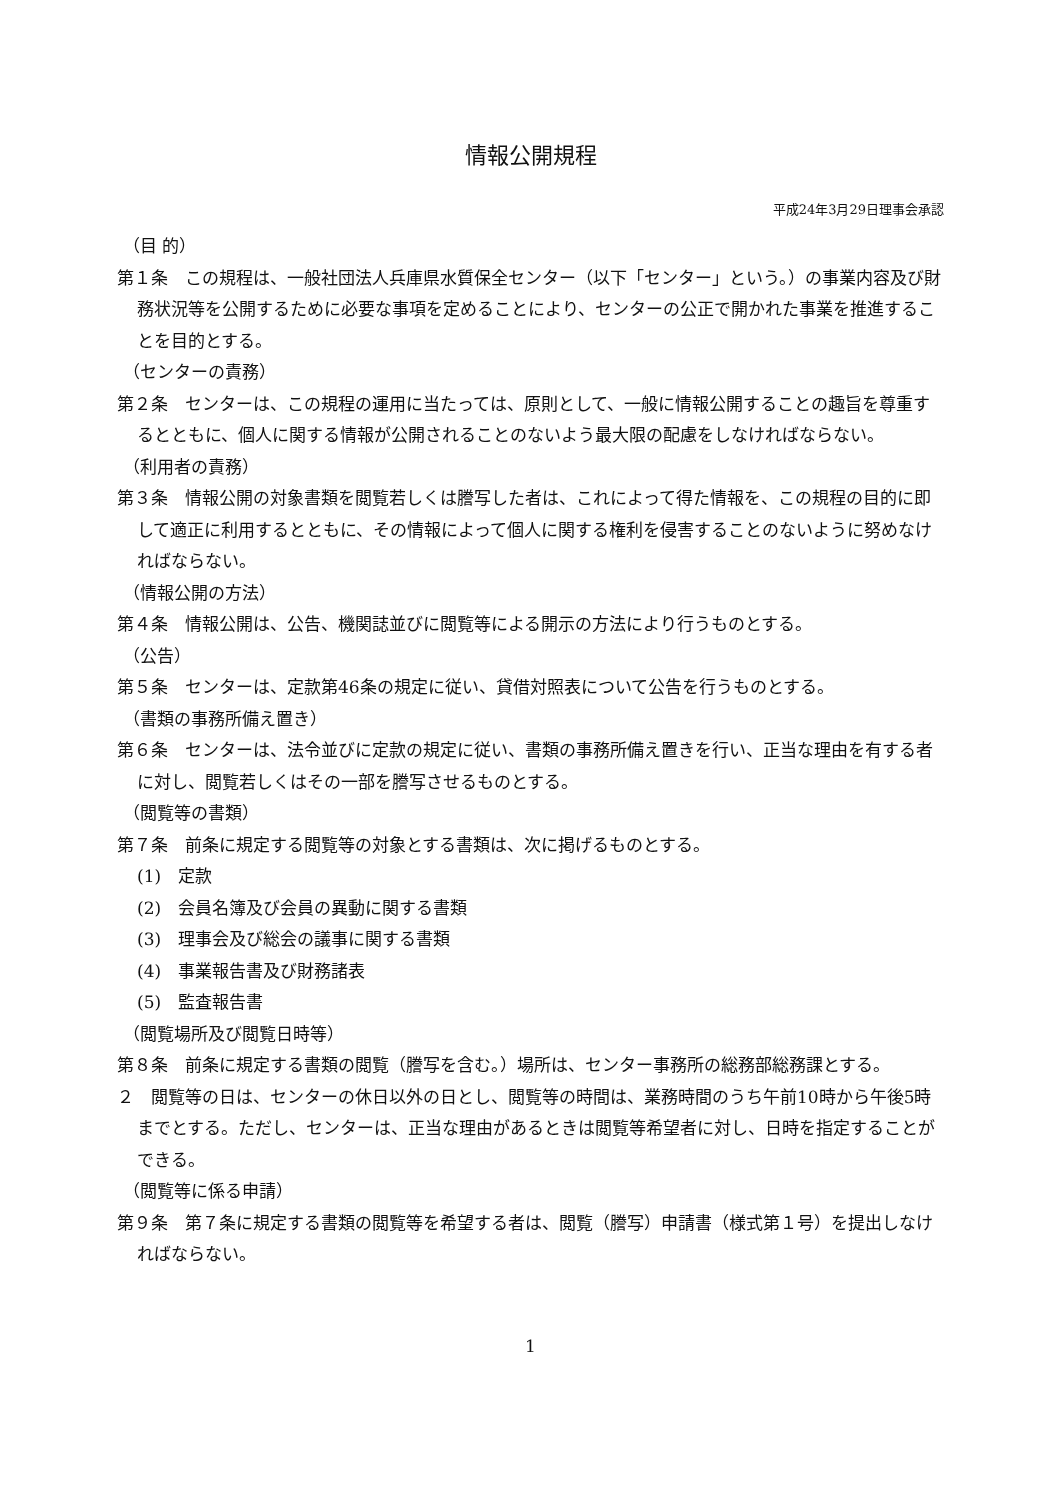情報公開規程
平成24年3月29日理事会承認
（目 的）
第１条　この規程は、一般社団法人兵庫県水質保全センター（以下「センター」という。）の事業内容及び財務状況等を公開するために必要な事項を定めることにより、センターの公正で開かれた事業を推進することを目的とする。
（センターの責務）
第２条　センターは、この規程の運用に当たっては、原則として、一般に情報公開することの趣旨を尊重するとともに、個人に関する情報が公開されることのないよう最大限の配慮をしなければならない。
（利用者の責務）
第３条　情報公開の対象書類を閲覧若しくは謄写した者は、これによって得た情報を、この規程の目的に即して適正に利用するとともに、その情報によって個人に関する権利を侵害することのないように努めなければならない。
（情報公開の方法）
第４条　情報公開は、公告、機関誌並びに閲覧等による開示の方法により行うものとする。
（公告）
第５条　センターは、定款第46条の規定に従い、貸借対照表について公告を行うものとする。
（書類の事務所備え置き）
第６条　センターは、法令並びに定款の規定に従い、書類の事務所備え置きを行い、正当な理由を有する者に対し、閲覧若しくはその一部を謄写させるものとする。
（閲覧等の書類）
第７条　前条に規定する閲覧等の対象とする書類は、次に掲げるものとする。
(1)　定款
(2)　会員名簿及び会員の異動に関する書類
(3)　理事会及び総会の議事に関する書類
(4)　事業報告書及び財務諸表
(5)　監査報告書
（閲覧場所及び閲覧日時等）
第８条　前条に規定する書類の閲覧（謄写を含む。）場所は、センター事務所の総務部総務課とする。
２　閲覧等の日は、センターの休日以外の日とし、閲覧等の時間は、業務時間のうち午前10時から午後5時までとする。ただし、センターは、正当な理由があるときは閲覧等希望者に対し、日時を指定することができる。
（閲覧等に係る申請）
第９条　第７条に規定する書類の閲覧等を希望する者は、閲覧（謄写）申請書（様式第１号）を提出しなければならない。
1